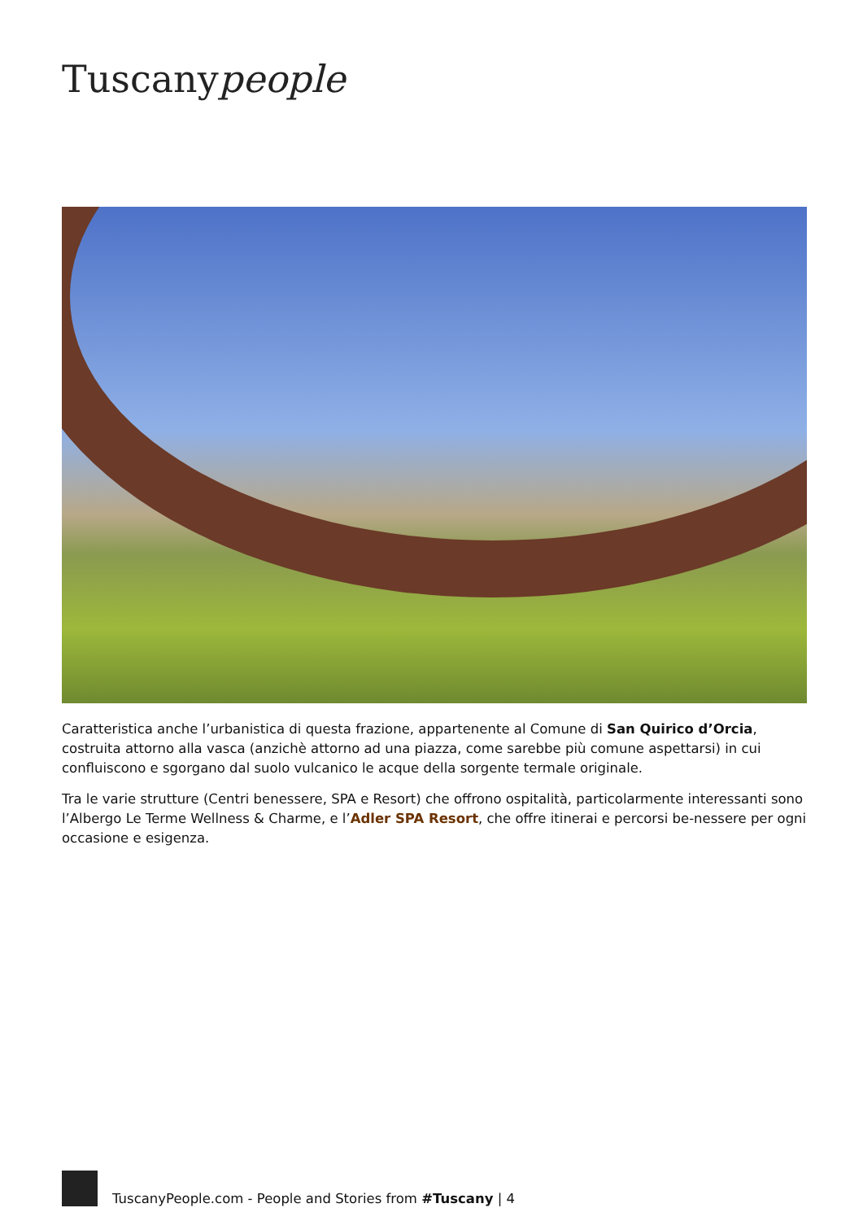Tuscanypeople
Caratteristica anche l’urbanistica di questa frazione, appartenente al Comune di San Quirico d’Orcia, costruita attorno alla vasca (anzichè attorno ad una piazza, come sarebbe più comune aspettarsi) in cui confluiscono e sgorgano dal suolo vulcanico le acque della sorgente termale originale.
Tra le varie strutture (Centri benessere, SPA e Resort) che offrono ospitalità, particolarmente interessanti sono l’Albergo Le Terme Wellness & Charme, e l’Adler SPA Resort, che offre itinerai e percorsi be-nessere per ogni occasione e esigenza.
TuscanyPeople.com - People and Stories from #Tuscany | 4